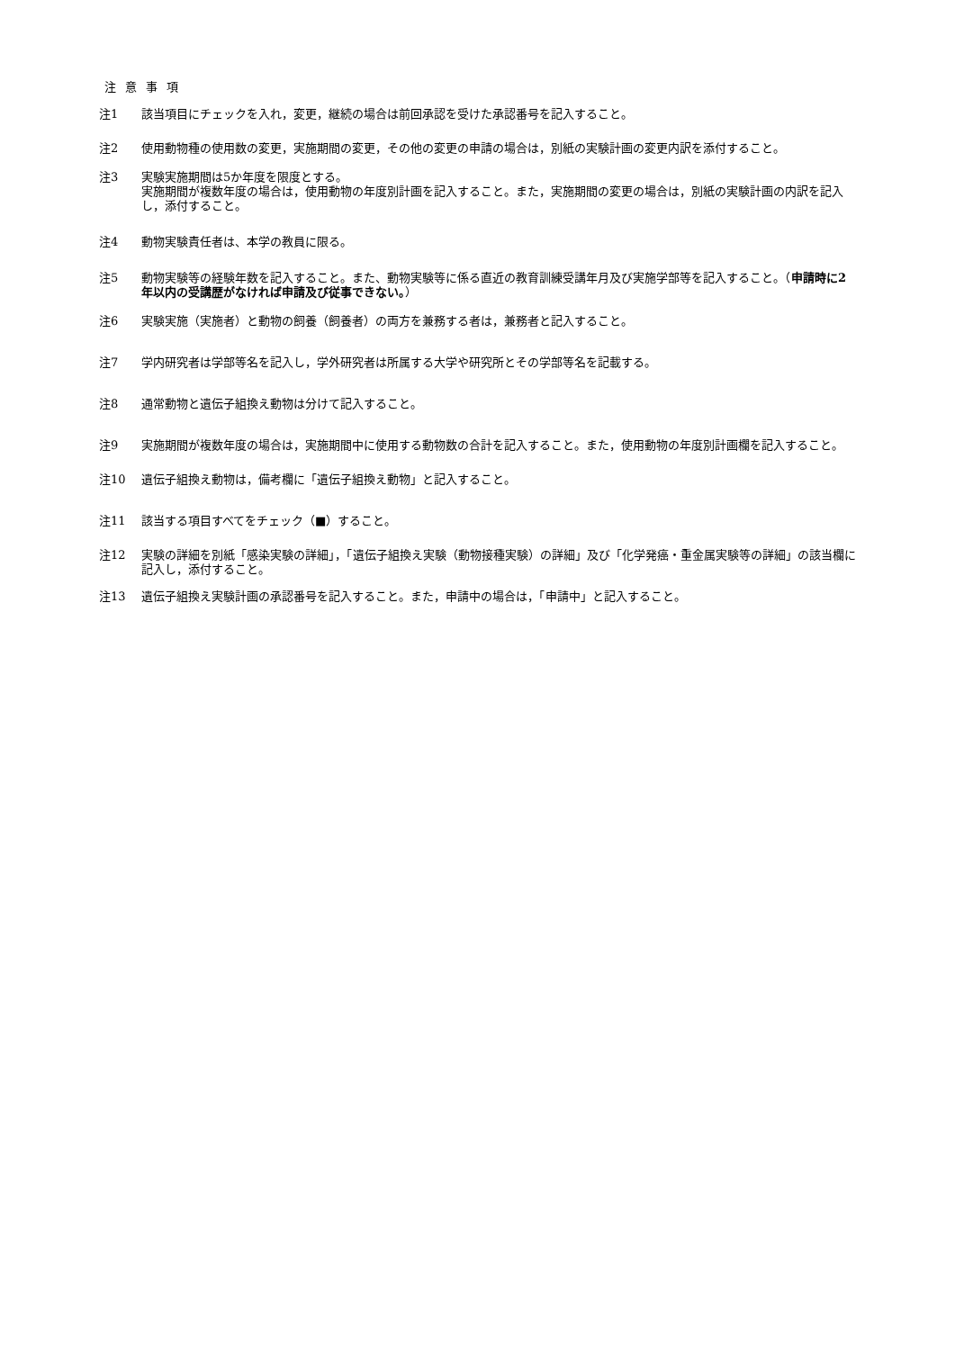注 意 事 項
注1 該当項目にチェックを入れ，変更，継続の場合は前回承認を受けた承認番号を記入すること。
注2 使用動物種の使用数の変更，実施期間の変更，その他の変更の申請の場合は，別紙の実験計画の変更内訳を添付すること。
注3 実験実施期間は5か年度を限度とする。
実施期間が複数年度の場合は，使用動物の年度別計画を記入すること。また，実施期間の変更の場合は，別紙の実験計画の内訳を記入し，添付すること。
注4 動物実験責任者は、本学の教員に限る。
注5 動物実験等の経験年数を記入すること。また、動物実験等に係る直近の教育訓練受講年月及び実施学部等を記入すること。（申請時に2年以内の受講歴がなければ申請及び従事できない。）
注6 実験実施（実施者）と動物の飼養（飼養者）の両方を兼務する者は，兼務者と記入すること。
注7 学内研究者は学部等名を記入し，学外研究者は所属する大学や研究所とその学部等名を記載する。
注8 通常動物と遺伝子組換え動物は分けて記入すること。
注9 実施期間が複数年度の場合は，実施期間中に使用する動物数の合計を記入すること。また，使用動物の年度別計画欄を記入すること。
注10 遺伝子組換え動物は，備考欄に「遺伝子組換え動物」と記入すること。
注11 該当する項目すべてをチェック（■）すること。
注12 実験の詳細を別紙「感染実験の詳細」，「遺伝子組換え実験（動物接種実験）の詳細」及び「化学発癌・重金属実験等の詳細」の該当欄に記入し，添付すること。
注13 遺伝子組換え実験計画の承認番号を記入すること。また，申請中の場合は，「申請中」と記入すること。